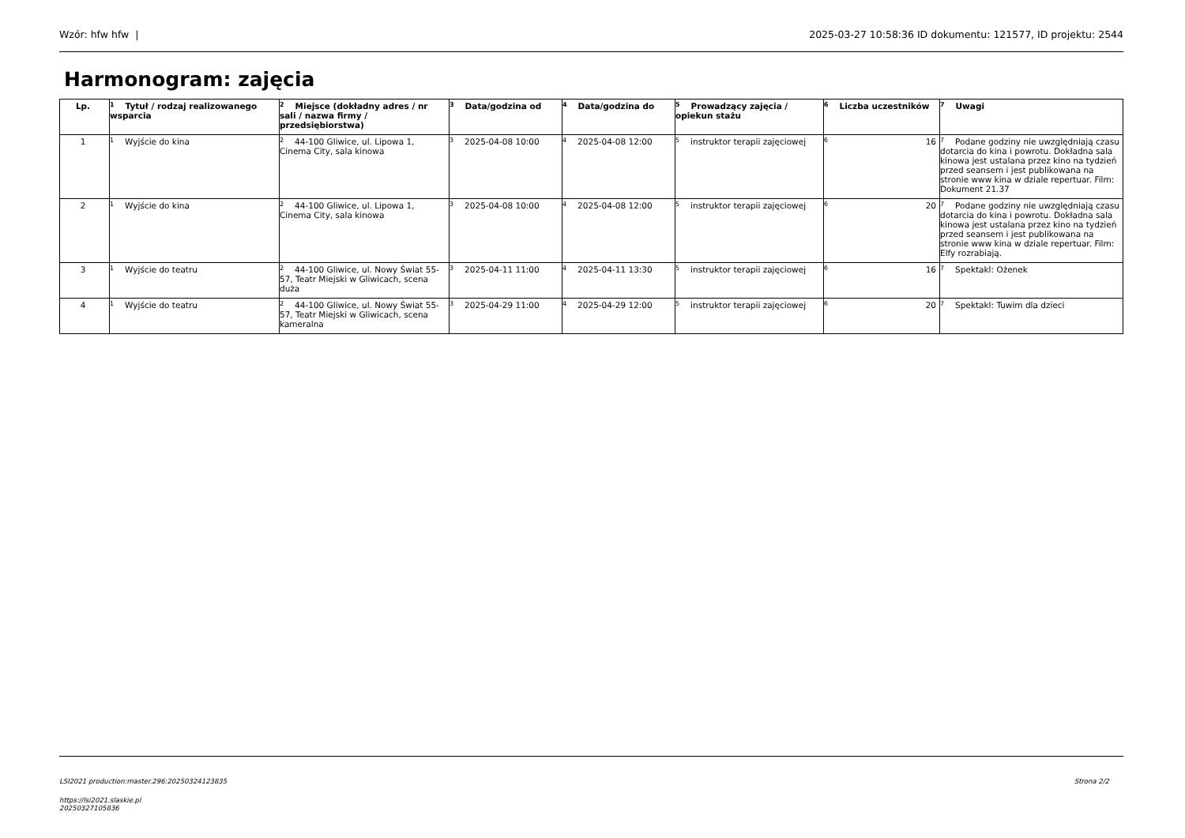Wzór: hfw hfw | 2025-03-27 10:58:36 ID dokumentu: 121577, ID projektu: 2544
Harmonogram: zajęcia
| Lp. | <sup>1</sup> Tytuł / rodzaj realizowanego wsparcia | <sup>2</sup> Miejsce (dokładny adres / nr sali / nazwa firmy / przedsiębiorstwa) | <sup>3</sup> Data/godzina od | <sup>4</sup> Data/godzina do | <sup>5</sup> Prowadzący zajęcia / opiekun stażu | <sup>6</sup> Liczba uczestników | <sup>7</sup> Uwagi |
| --- | --- | --- | --- | --- | --- | --- | --- |
| 1 | <sup>1</sup> Wyjście do kina | <sup>2</sup> 44-100 Gliwice, ul. Lipowa 1, Cinema City, sala kinowa | <sup>3</sup> 2025-04-08 10:00 | <sup>4</sup> 2025-04-08 12:00 | <sup>5</sup> instruktor terapii zajęciowej | <sup>6</sup> 16 | <sup>7</sup> Podane godziny nie uwzględniają czasu dotarcia do kina i powrotu. Dokładna sala kinowa jest ustalana przez kino na tydzień przed seansem i jest publikowana na stronie www kina w dziale repertuar. Film: Dokument 21.37 |
| 2 | <sup>1</sup> Wyjście do kina | <sup>2</sup> 44-100 Gliwice, ul. Lipowa 1, Cinema City, sala kinowa | <sup>3</sup> 2025-04-08 10:00 | <sup>4</sup> 2025-04-08 12:00 | <sup>5</sup> instruktor terapii zajęciowej | <sup>6</sup> 20 | <sup>7</sup> Podane godziny nie uwzględniają czasu dotarcia do kina i powrotu. Dokładna sala kinowa jest ustalana przez kino na tydzień przed seansem i jest publikowana na stronie www kina w dziale repertuar. Film: Elfy rozrabiają. |
| 3 | <sup>1</sup> Wyjście do teatru | <sup>2</sup> 44-100 Gliwice, ul. Nowy Świat 55-57, Teatr Miejski w Gliwicach, scena duża | <sup>3</sup> 2025-04-11 11:00 | <sup>4</sup> 2025-04-11 13:30 | <sup>5</sup> instruktor terapii zajęciowej | <sup>6</sup> 16 | <sup>7</sup> Spektakl: Ożenek |
| 4 | <sup>1</sup> Wyjście do teatru | <sup>2</sup> 44-100 Gliwice, ul. Nowy Świat 55-57, Teatr Miejski w Gliwicach, scena kameralna | <sup>3</sup> 2025-04-29 11:00 | <sup>4</sup> 2025-04-29 12:00 | <sup>5</sup> instruktor terapii zajęciowej | <sup>6</sup> 20 | <sup>7</sup> Spektakl: Tuwim dla dzieci |
LSI2021 production:master.296:20250324123835 Strona 2/2
https://lsi2021.slaskie.pl
20250327105836